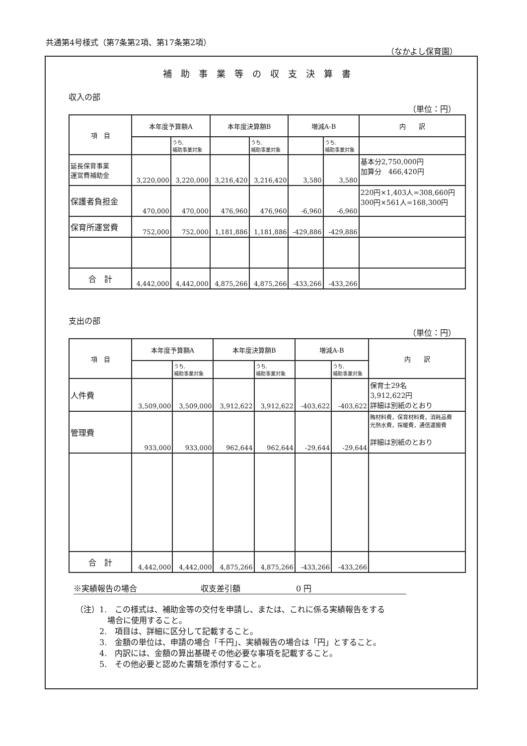共通第4号様式（第7条第2項、第17条第2項）
（なかよし保育園）
補助事業等の収支決算書
収入の部
（単位：円）
| 項 目 | 本年度予算額A | | 本年度決算額B | | 増減A-B | | 内 訳 |
| --- | --- | --- | --- | --- | --- | --- | --- |
| | | うち, 補助事業対象 | | うち, 補助事業対象 | | うち, 補助事業対象 | |
| 延長保育事業 運営費補助金 | 3,220,000 | 3,220,000 | 3,216,420 | 3,216,420 | 3,580 | 3,580 | 基本分2,750,000円 加算分 466,420円 |
| 保護者負担金 | 470,000 | 470,000 | 476,960 | 476,960 | -6,960 | -6,960 | 220円×1,403人=308,660円 300円×561人=168,300円 |
| 保育所運営費 | 752,000 | 752,000 | 1,181,886 | 1,181,886 | -429,886 | -429,886 | |
| 合 計 | 4,442,000 | 4,442,000 | 4,875,266 | 4,875,266 | -433,266 | -433,266 | |
支出の部
（単位：円）
| 項 目 | 本年度予算額A | | 本年度決算額B | | 増減A-B | | 内 訳 |
| --- | --- | --- | --- | --- | --- | --- | --- |
| | | うち, 補助事業対象 | | うち, 補助事業対象 | | うち, 補助事業対象 | |
| 人件費 | 3,509,000 | 3,509,000 | 3,912,622 | 3,912,622 | -403,622 | -403,622 | 保育士29名 3,912,622円 詳細は別紙のとおり |
| 管理費 | 933,000 | 933,000 | 962,644 | 962,644 | -29,644 | -29,644 | 賄材料費，保育材料費，消耗品費 光熱水費，採暖費，通信運搬費 詳細は別紙のとおり |
| 合 計 | 4,442,000 | 4,442,000 | 4,875,266 | 4,875,266 | -433,266 | -433,266 | |
※実績報告の場合　　　　　　　　収支差引額　　　　　　　0 円
（注）1.　この様式は、補助金等の交付を申請し、または、これに係る実績報告をする
　　　　場合に使用すること。
　　　2.　項目は、詳細に区分して記載すること。
　　　3.　金額の単位は、申請の場合「千円」、実績報告の場合は「円」とすること。
　　　4.　内訳には、金額の算出基礎その他必要な事項を記載すること。
　　　5.　その他必要と認めた書類を添付すること。